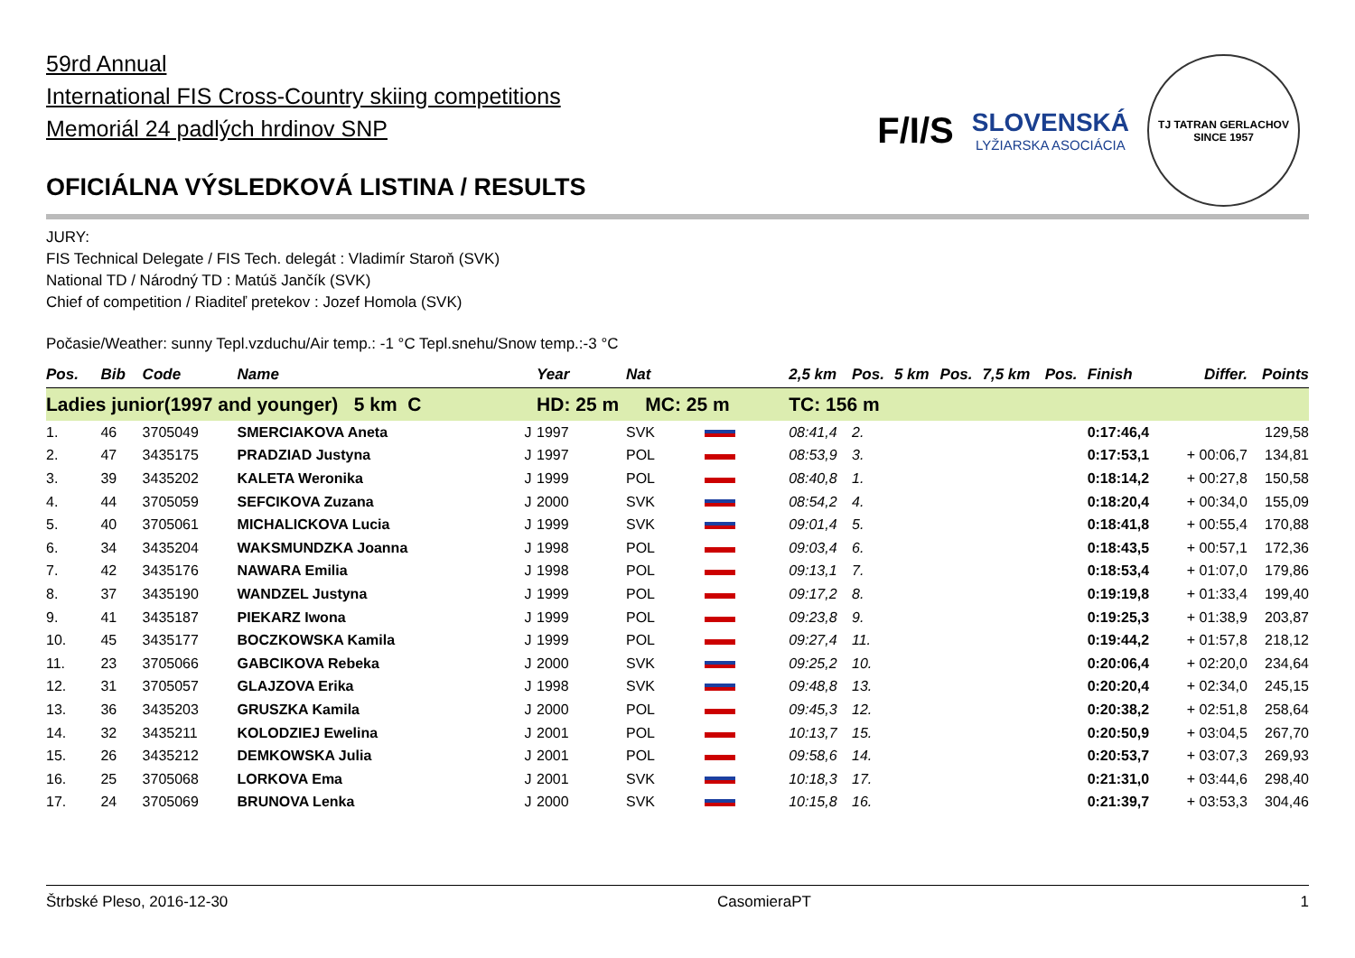59rd Annual
International FIS Cross-Country skiing competitions
Memoriál 24 padlých hrdinov SNP
OFICIÁLNA VÝSLEDKOVÁ LISTINA / RESULTS
F/I/S
SLOVENSKÁ
LYŽIARSKA ASOCIÁCIA
TJ TATRAN GERLACHOV
SINCE 1957
JURY:
FIS Technical Delegate / FIS Tech. delegát : Vladimír Staroň (SVK)
National TD / Národný TD : Matúš Jančík (SVK)
Chief of competition / Riaditeľ pretekov : Jozef Homola (SVK)
Počasie/Weather: sunny Tepl.vzduchu/Air temp.: -1 °C Tepl.snehu/Snow temp.:-3 °C
| Pos. | Bib | Code | Name | | Year | Nat | | 2,5 km | Pos. | 5 km | Pos. | 7,5 km | Pos. | Finish | Differ. | Points |
| --- | --- | --- | --- | --- | --- | --- | --- | --- | --- | --- | --- | --- | --- | --- | --- | --- |
| Ladies junior(1997 and younger) 5 km C | | | | | HD: 25 m MC: 25 m | | | TC: 156 m | | | | | | | | |
| 1. | 46 | 3705049 | SMERCIAKOVA Aneta | J | 1997 | SVK | | 08:41,4 | 2. | | | | | 0:17:46,4 | | 129,58 |
| 2. | 47 | 3435175 | PRADZIAD Justyna | J | 1997 | POL | | 08:53,9 | 3. | | | | | 0:17:53,1 | + 00:06,7 | 134,81 |
| 3. | 39 | 3435202 | KALETA Weronika | J | 1999 | POL | | 08:40,8 | 1. | | | | | 0:18:14,2 | + 00:27,8 | 150,58 |
| 4. | 44 | 3705059 | SEFCIKOVA Zuzana | J | 2000 | SVK | | 08:54,2 | 4. | | | | | 0:18:20,4 | + 00:34,0 | 155,09 |
| 5. | 40 | 3705061 | MICHALICKOVA Lucia | J | 1999 | SVK | | 09:01,4 | 5. | | | | | 0:18:41,8 | + 00:55,4 | 170,88 |
| 6. | 34 | 3435204 | WAKSMUNDZKA Joanna | J | 1998 | POL | | 09:03,4 | 6. | | | | | 0:18:43,5 | + 00:57,1 | 172,36 |
| 7. | 42 | 3435176 | NAWARA Emilia | J | 1998 | POL | | 09:13,1 | 7. | | | | | 0:18:53,4 | + 01:07,0 | 179,86 |
| 8. | 37 | 3435190 | WANDZEL Justyna | J | 1999 | POL | | 09:17,2 | 8. | | | | | 0:19:19,8 | + 01:33,4 | 199,40 |
| 9. | 41 | 3435187 | PIEKARZ Iwona | J | 1999 | POL | | 09:23,8 | 9. | | | | | 0:19:25,3 | + 01:38,9 | 203,87 |
| 10. | 45 | 3435177 | BOCZKOWSKA Kamila | J | 1999 | POL | | 09:27,4 | 11. | | | | | 0:19:44,2 | + 01:57,8 | 218,12 |
| 11. | 23 | 3705066 | GABCIKOVA Rebeka | J | 2000 | SVK | | 09:25,2 | 10. | | | | | 0:20:06,4 | + 02:20,0 | 234,64 |
| 12. | 31 | 3705057 | GLAJZOVA Erika | J | 1998 | SVK | | 09:48,8 | 13. | | | | | 0:20:20,4 | + 02:34,0 | 245,15 |
| 13. | 36 | 3435203 | GRUSZKA Kamila | J | 2000 | POL | | 09:45,3 | 12. | | | | | 0:20:38,2 | + 02:51,8 | 258,64 |
| 14. | 32 | 3435211 | KOLODZIEJ Ewelina | J | 2001 | POL | | 10:13,7 | 15. | | | | | 0:20:50,9 | + 03:04,5 | 267,70 |
| 15. | 26 | 3435212 | DEMKOWSKA Julia | J | 2001 | POL | | 09:58,6 | 14. | | | | | 0:20:53,7 | + 03:07,3 | 269,93 |
| 16. | 25 | 3705068 | LORKOVA Ema | J | 2001 | SVK | | 10:18,3 | 17. | | | | | 0:21:31,0 | + 03:44,6 | 298,40 |
| 17. | 24 | 3705069 | BRUNOVA Lenka | J | 2000 | SVK | | 10:15,8 | 16. | | | | | 0:21:39,7 | + 03:53,3 | 304,46 |
Štrbské Pleso, 2016-12-30 CasomieraPT 1